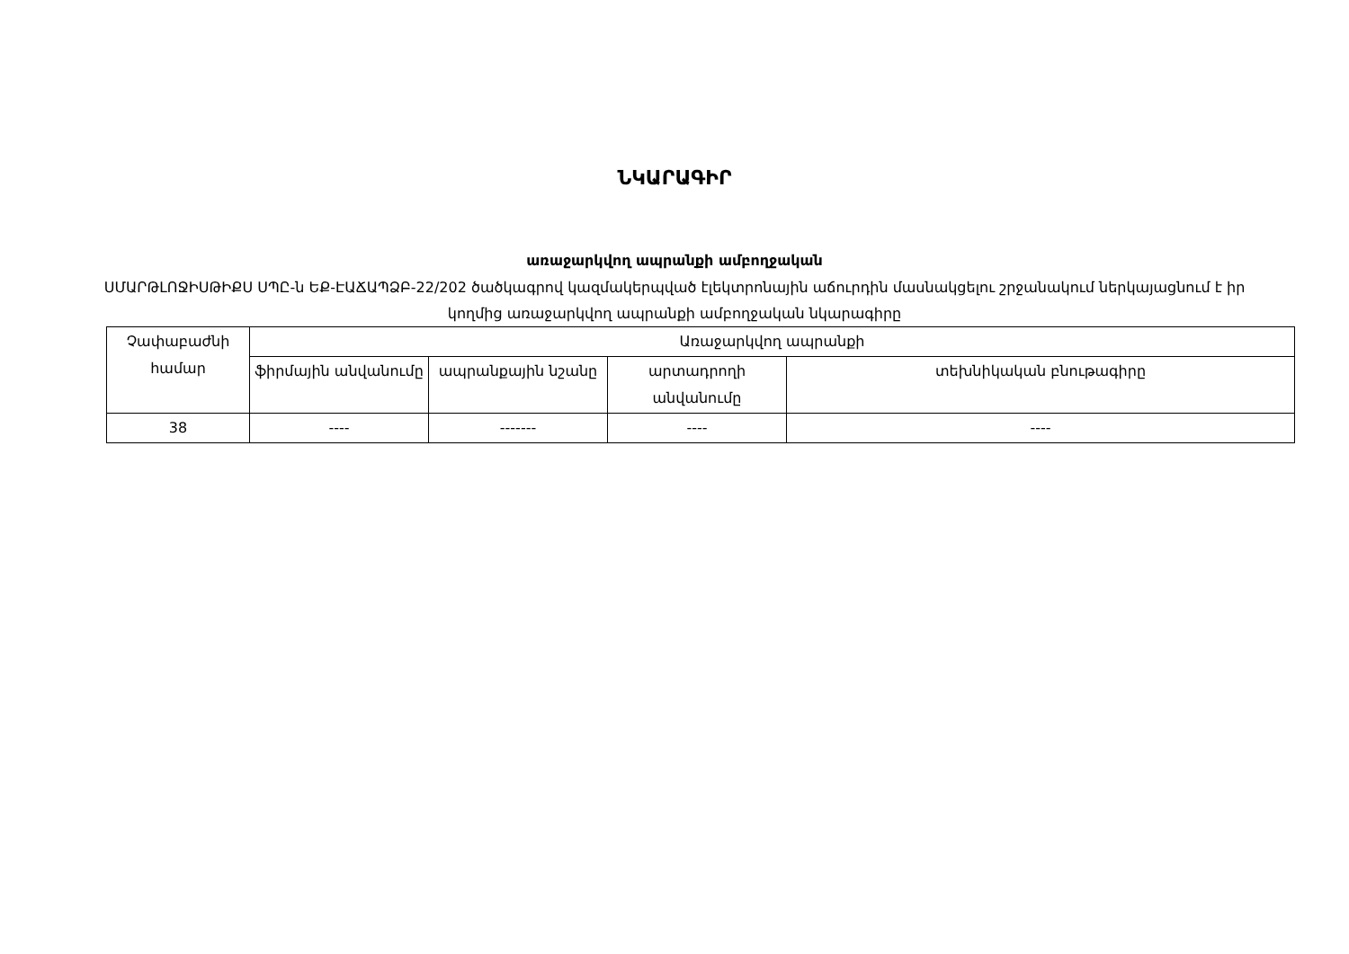ՆԿԱՐԱԳԻՐ
առաջարկվող ապրանքի ամբողջական
ՍՄԱՐԹԼՈՋԻՍԹԻՔՍ ՍՊԸ-ն ԵՔ-ԷԱՃԱՊՁԲ-22/202 ծածկագրով կազմակերպված էլեկտրոնային աճուրդին մասնակցելու շրջանակում ներկայացնում է իր կողմից առաջարկվող ապրանքի ամբողջական նկարագիրը
| Չափաբաժնի համար | Առաջարկվող ապրանքի | | | |
| --- | --- | --- | --- | --- |
| | ֆիրմային անվանումը | ապրանքային նշանը | արտադրողի անվանումը | տեխնիկական բնութագիրը |
| 38 | ---- | ------- | ---- | ---- |